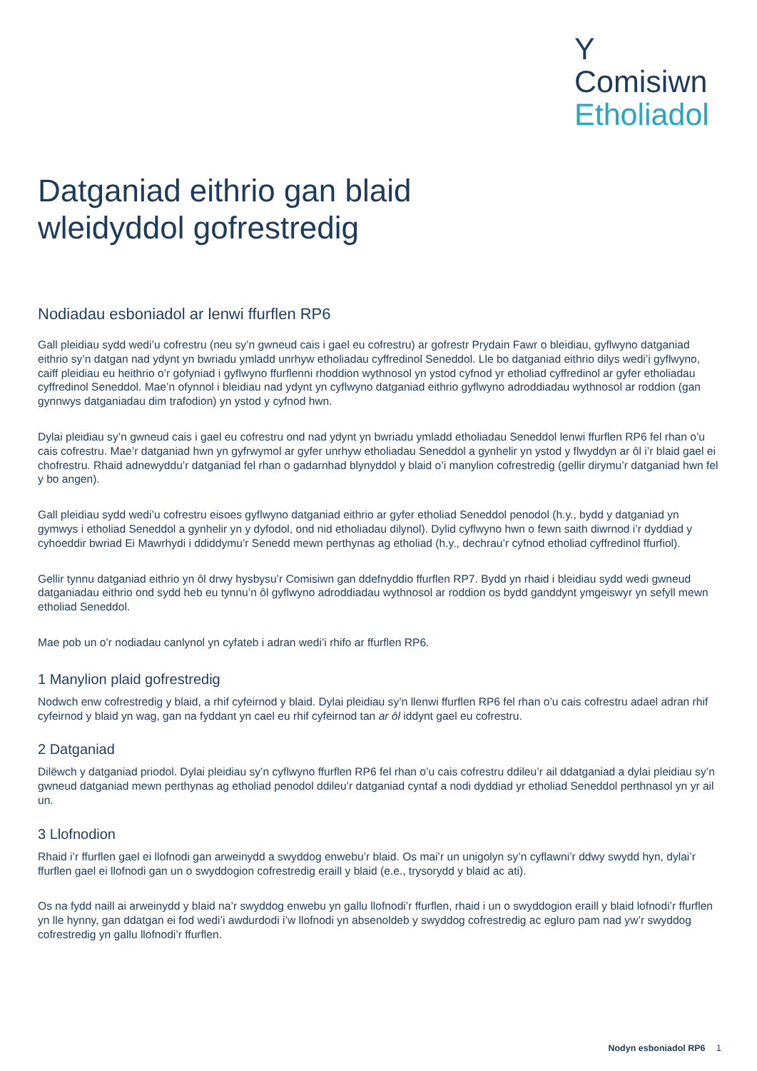Y
Comisiwn
Etholiadol
Datganiad eithrio gan blaid
wleidyddol gofrestredig
Nodiadau esboniadol ar lenwi ffurflen RP6
Gall pleidiau sydd wedi’u cofrestru (neu sy’n gwneud cais i gael eu cofrestru) ar gofrestr Prydain Fawr o bleidiau, gyflwyno datganiad eithrio sy’n datgan nad ydynt yn bwriadu ymladd unrhyw etholiadau cyffredinol Seneddol. Lle bo datganiad eithrio dilys wedi’i gyflwyno, caiff pleidiau eu heithrio o’r gofyniad i gyflwyno ffurflenni rhoddion wythnosol yn ystod cyfnod yr etholiad cyffredinol ar gyfer etholiadau cyffredinol Seneddol. Mae’n ofynnol i bleidiau nad ydynt yn cyflwyno datganiad eithrio gyflwyno adroddiadau wythnosol ar roddion (gan gynnwys datganiadau dim trafodion) yn ystod y cyfnod hwn.
Dylai pleidiau sy’n gwneud cais i gael eu cofrestru ond nad ydynt yn bwriadu ymladd etholiadau Seneddol lenwi ffurflen RP6 fel rhan o’u cais cofrestru. Mae’r datganiad hwn yn gyfrwymol ar gyfer unrhyw etholiadau Seneddol a gynhelir yn ystod y flwyddyn ar ôl i’r blaid gael ei chofrestru. Rhaid adnewyddu’r datganiad fel rhan o gadarnhad blynyddol y blaid o’i manylion cofrestredig (gellir dirymu’r datganiad hwn fel y bo angen).
Gall pleidiau sydd wedi’u cofrestru eisoes gyflwyno datganiad eithrio ar gyfer etholiad Seneddol penodol (h.y., bydd y datganiad yn gymwys i etholiad Seneddol a gynhelir yn y dyfodol, ond nid etholiadau dilynol). Dylid cyflwyno hwn o fewn saith diwrnod i’r dyddiad y cyhoeddir bwriad Ei Mawrhydi i ddiddymu’r Senedd mewn perthynas ag etholiad (h.y., dechrau’r cyfnod etholiad cyffredinol ffurfiol).
Gellir tynnu datganiad eithrio yn ôl drwy hysbysu’r Comisiwn gan ddefnyddio ffurflen RP7. Bydd yn rhaid i bleidiau sydd wedi gwneud datganiadau eithrio ond sydd heb eu tynnu’n ôl gyflwyno adroddiadau wythnosol ar roddion os bydd ganddynt ymgeiswyr yn sefyll mewn etholiad Seneddol.
Mae pob un o’r nodiadau canlynol yn cyfateb i adran wedi’i rhifo ar ffurflen RP6.
1 Manylion plaid gofrestredig
Nodwch enw cofrestredig y blaid, a rhif cyfeirnod y blaid. Dylai pleidiau sy’n llenwi ffurflen RP6 fel rhan o’u cais cofrestru adael adran rhif cyfeirnod y blaid yn wag, gan na fyddant yn cael eu rhif cyfeirnod tan ar ôl iddynt gael eu cofrestru.
2 Datganiad
Dilëwch y datganiad priodol. Dylai pleidiau sy’n cyflwyno ffurflen RP6 fel rhan o’u cais cofrestru ddileu’r ail ddatganiad a dylai pleidiau sy’n gwneud datganiad mewn perthynas ag etholiad penodol ddileu’r datganiad cyntaf a nodi dyddiad yr etholiad Seneddol perthnasol yn yr ail un.
3 Llofnodion
Rhaid i’r ffurflen gael ei llofnodi gan arweinydd a swyddog enwebu’r blaid. Os mai’r un unigolyn sy’n cyflawni’r ddwy swydd hyn, dylai’r ffurflen gael ei llofnodi gan un o swyddogion cofrestredig eraill y blaid (e.e., trysorydd y blaid ac ati).
Os na fydd naill ai arweinydd y blaid na’r swyddog enwebu yn gallu llofnodi’r ffurflen, rhaid i un o swyddogion eraill y blaid lofnodi’r ffurflen yn lle hynny, gan ddatgan ei fod wedi’i awdurdodi i’w llofnodi yn absenoldeb y swyddog cofrestredig ac egluro pam nad yw’r swyddog cofrestredig yn gallu llofnodi’r ffurflen.
Nodyn esboniadol RP6 1